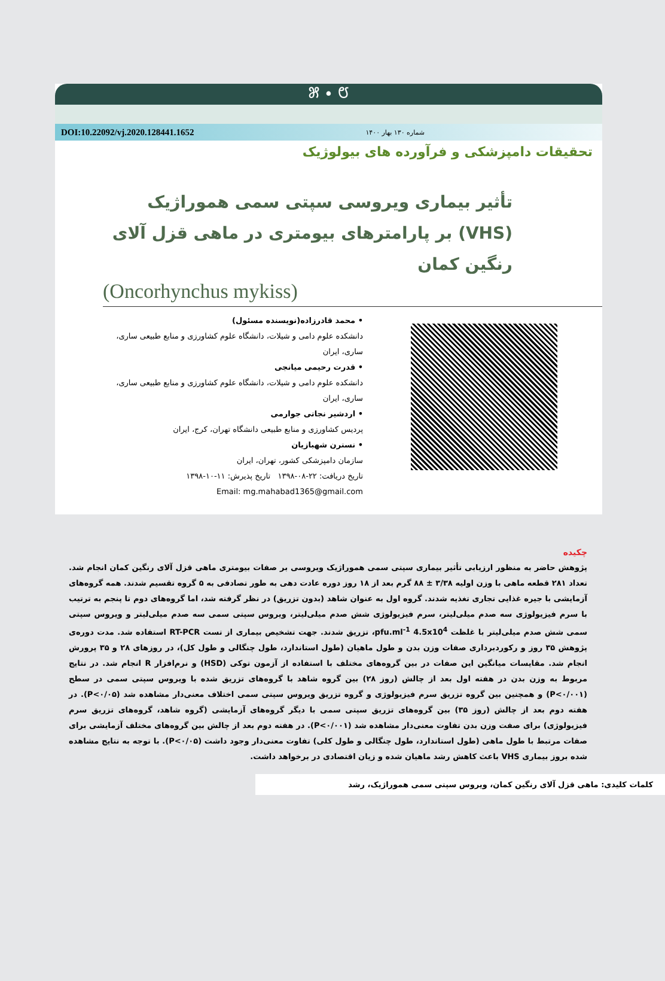೫ • ೮
DOI:10.22092/vj.2020.128441.1652 شماره ۱۳۰ بهار ۱۴۰۰
تحقیقات دامپزشکی و فرآورده های بیولوژیک
تأثیر بیماری ویروسی سپتی سمی هموراژیک (VHS) بر پارامترهای بیومتری در ماهی قزل آلای رنگین کمان
(Oncorhynchus mykiss)
• محمد قادرزاده(نویسنده مسئول)
دانشکده علوم دامی و شیلات، دانشگاه علوم کشاورزی و منابع طبیعی ساری، ساری، ایران
• قدرت رحیمی میانجی
دانشکده علوم دامی و شیلات، دانشگاه علوم کشاورزی و منابع طبیعی ساری، ساری، ایران
• اردشیر نجاتی جوارمی
پردیس کشاورزی و منابع طبیعی دانشگاه تهران، کرج، ایران
• نسترن شهبازیان
سازمان دامپزشکی کشور، تهران، ایران
تاریخ دریافت: ۲۲-۰۸-۱۳۹۸ تاریخ پذیرش: ۱۱-۱۰-۱۳۹۸
Email: mg.mahabad1365@gmail.com
چکیده
پژوهش حاضر به منظور ارزیابی تأثیر بیماری سپتی سمی هموراژیک ویروسی بر صفات بیومتری ماهی قزل آلای رنگین کمان انجام شد. تعداد ۲۸۱ قطعه ماهی با وزن اولیه ۳/۳۸ ± ۸۸ گرم بعد از ۱۸ روز دوره عادت دهی به طور تصادفی به ۵ گروه تقسیم شدند. همه گروه‌های آزمایشی با جیره غذایی تجاری تغذیه شدند. گروه اول به عنوان شاهد (بدون تزریق) در نظر گرفته شد، اما گروه‌های دوم تا پنجم به ترتیب با سرم فیزیولوژی سه صدم میلی‌لیتر، سرم فیزیولوژی شش صدم میلی‌لیتر، ویروس سپتی سمی سه صدم میلی‌لیتر و ویروس سپتی سمی شش صدم میلی‌لیتر با غلظت pfu.ml<sup>-1</sup> 4.5x10<sup>4</sup>، تزریق شدند. جهت تشخیص بیماری از تست RT-PCR استفاده شد. مدت دوره‌ی پژوهش ۳۵ روز و رکوردبرداری صفات وزن بدن و طول ماهیان (طول استاندارد، طول چنگالی و طول کل)، در روزهای ۲۸ و ۳۵ پرورش انجام شد. مقایسات میانگین این صفات در بین گروه‌های مختلف با استفاده از آزمون توکی (HSD) و نرم‌افزار R انجام شد. در نتایج مربوط به وزن بدن در هفته اول بعد از چالش (روز ۲۸) بین گروه شاهد با گروه‌های تزریق شده با ویروس سپتی سمی در سطح (P<۰/۰۰۱) و همچنین بین گروه تزریق سرم فیزیولوژی و گروه تزریق ویروس سپتی سمی اختلاف معنی‌دار مشاهده شد (P<۰/۰۵). در هفته دوم بعد از چالش (روز ۳۵) بین گروه‌های تزریق سپتی سمی با دیگر گروه‌های آزمایشی (گروه شاهد، گروه‌های تزریق سرم فیزیولوژی) برای صفت وزن بدن تفاوت معنی‌دار مشاهده شد (P<۰/۰۰۱). در هفته دوم بعد از چالش بین گروه‌های مختلف آزمایشی برای صفات مرتبط با طول ماهی (طول استاندارد، طول چنگالی و طول کلی) تفاوت معنی‌دار وجود داشت (P<۰/۰۵). با توجه به نتایج مشاهده شده بروز بیماری VHS باعث کاهش رشد ماهیان شده و زیان اقتصادی در برخواهد داشت.
کلمات کلیدی: ماهی قزل آلای رنگین کمان، ویروس سپتی سمی هموراژیک، رشد